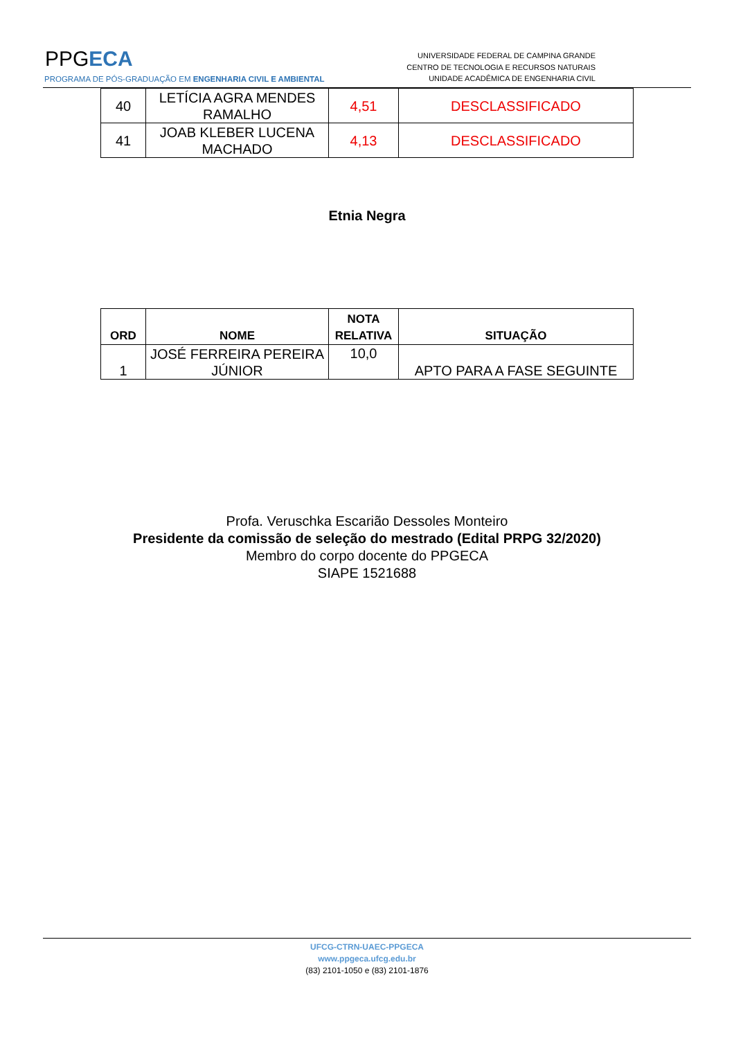PPGECA
UNIVERSIDADE FEDERAL DE CAMPINA GRANDE
CENTRO DE TECNOLOGIA E RECURSOS NATURAIS
UNIDADE ACADÊMICA DE ENGENHARIA CIVIL
PROGRAMA DE PÓS-GRADUAÇÃO EM ENGENHARIA CIVIL E AMBIENTAL
| 40 | LETÍCIA AGRA MENDES RAMALHO | 4,51 | DESCLASSIFICADO |
| 41 | JOAB KLEBER LUCENA MACHADO | 4,13 | DESCLASSIFICADO |
Etnia Negra
| ORD | NOME | NOTA RELATIVA | SITUAÇÃO |
| --- | --- | --- | --- |
| 1 | JOSÉ FERREIRA PEREIRA JÚNIOR | 10,0 | APTO PARA A FASE SEGUINTE |
Profa. Veruschka Escarião Dessoles Monteiro
Presidente da comissão de seleção do mestrado (Edital PRPG 32/2020)
Membro do corpo docente do PPGECA
SIAPE 1521688
UFCG-CTRN-UAEC-PPGECA
www.ppgeca.ufcg.edu.br
(83) 2101-1050 e (83) 2101-1876